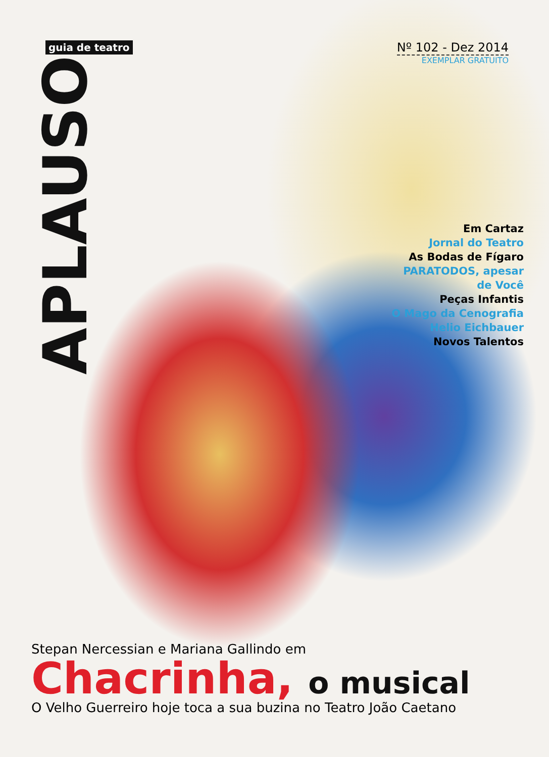APLAUSO
guia de teatro
Nº 102 - Dez 2014
EXEMPLAR GRATUITO
Em Cartaz
Jornal do Teatro
As Bodas de Fígaro
PARATODOS, apesar
de Você
Peças Infantis
O Mago da Cenografia
Helio Eichbauer
Novos Talentos
Stepan Nercessian e Mariana Gallindo em
Chacrinha, o musical
O Velho Guerreiro hoje toca a sua buzina no Teatro João Caetano